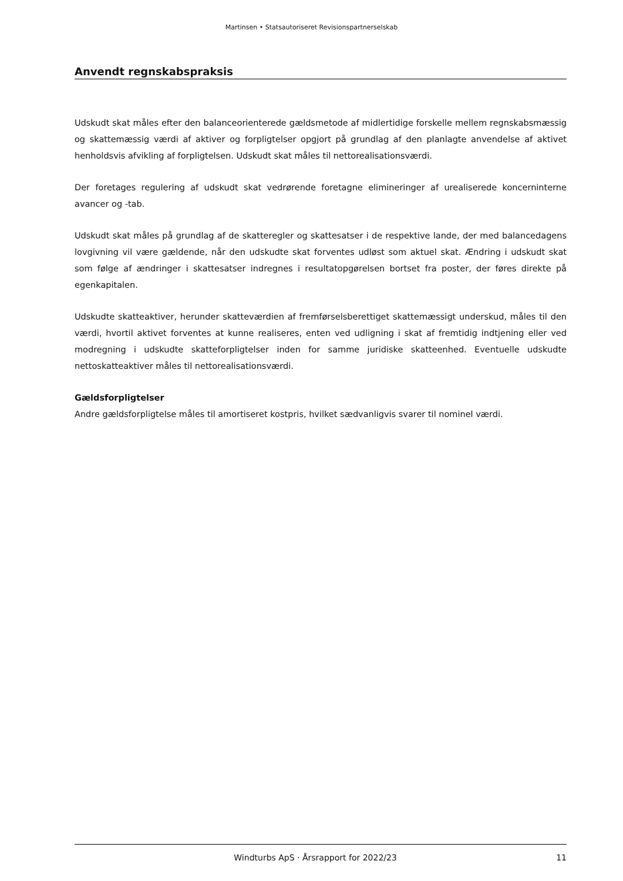Martinsen • Statsautoriseret Revisionspartnerselskab
Anvendt regnskabspraksis
Udskudt skat måles efter den balanceorienterede gældsmetode af midlertidige forskelle mellem regnskabsmæssig og skattemæssig værdi af aktiver og forpligtelser opgjort på grundlag af den planlagte anvendelse af aktivet henholdsvis afvikling af forpligtelsen. Udskudt skat måles til nettorealisationsværdi.
Der foretages regulering af udskudt skat vedrørende foretagne elimineringer af urealiserede koncerninterne avancer og -tab.
Udskudt skat måles på grundlag af de skatteregler og skattesatser i de respektive lande, der med balancedagens lovgivning vil være gældende, når den udskudte skat forventes udløst som aktuel skat. Ændring i udskudt skat som følge af ændringer i skattesatser indregnes i resultatopgørelsen bortset fra poster, der føres direkte på egenkapitalen.
Udskudte skatteaktiver, herunder skatteværdien af fremførselsberettiget skattemæssigt underskud, måles til den værdi, hvortil aktivet forventes at kunne realiseres, enten ved udligning i skat af fremtidig indtjening eller ved modregning i udskudte skatteforpligtelser inden for samme juridiske skatteenhed. Eventuelle udskudte nettoskatteaktiver måles til nettorealisationsværdi.
Gældsforpligtelser
Andre gældsforpligtelse måles til amortiseret kostpris, hvilket sædvanligvis svarer til nominel værdi.
Windturbs ApS · Årsrapport for 2022/23 11